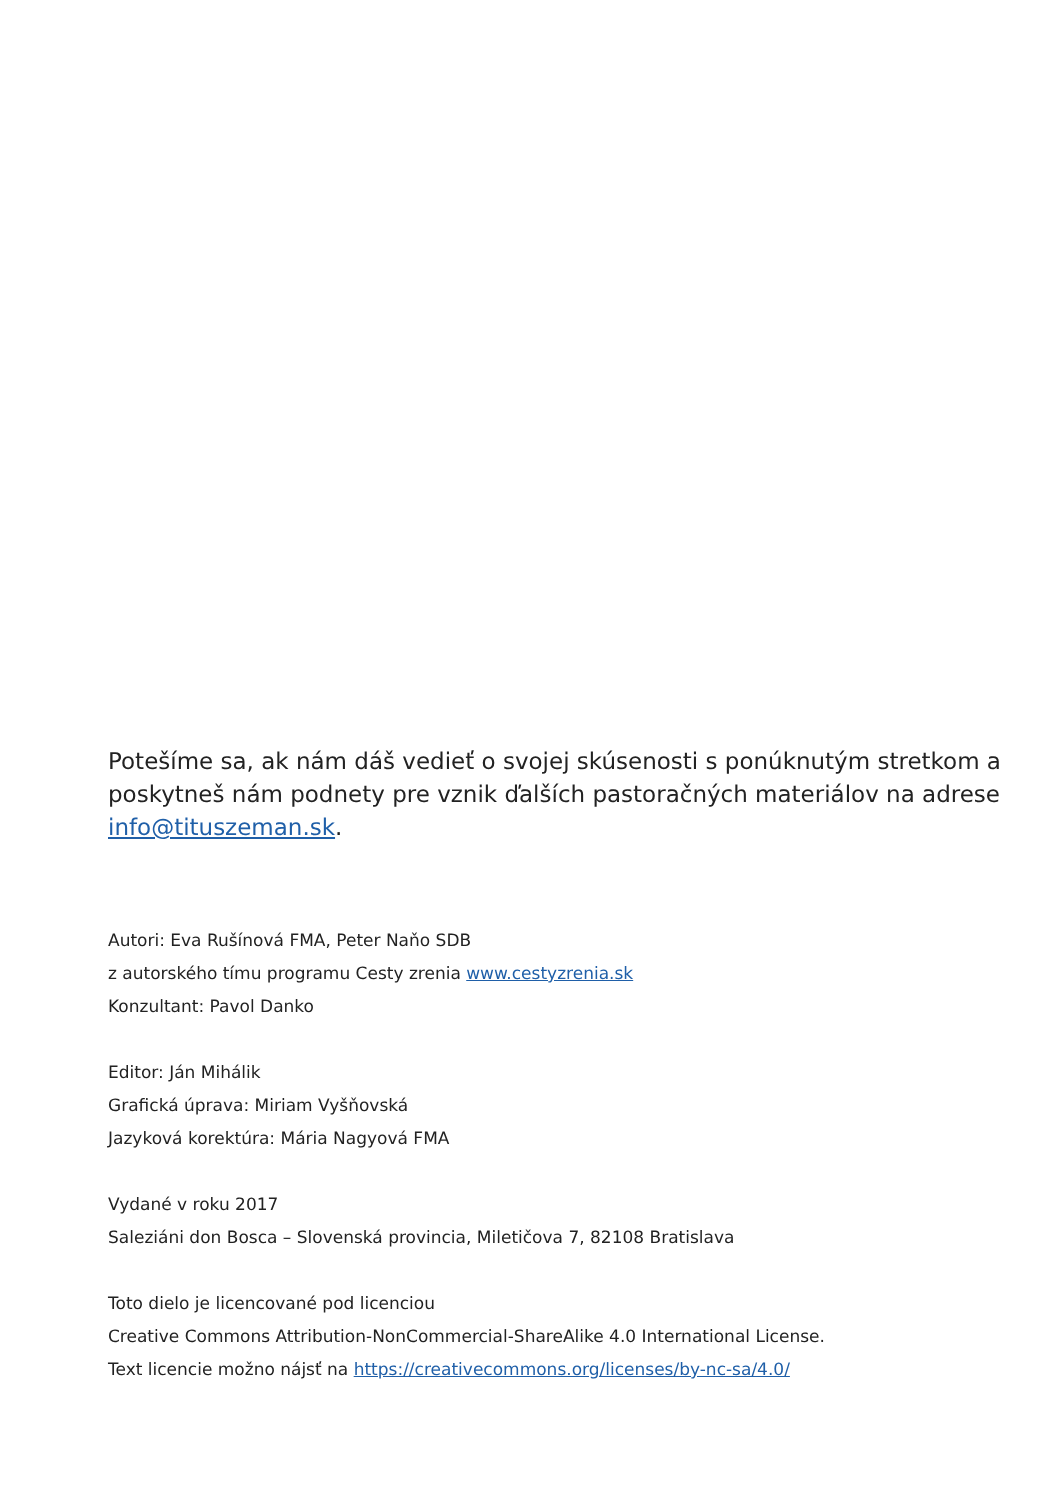Potešíme sa, ak nám dáš vedieť o svojej skúsenosti s ponúknutým stretkom a poskytneš nám podnety pre vznik ďalších pastoračných materiálov na adrese info@tituszeman.sk.
Autori: Eva Rušínová FMA, Peter Naňo SDB
z autorského tímu programu Cesty zrenia www.cestyzrenia.sk
Konzultant: Pavol Danko
Editor: Ján Mihálik
Grafická úprava: Miriam Vyšňovská
Jazyková korektúra: Mária Nagyová FMA
Vydané v roku 2017
Saleziáni don Bosca – Slovenská provincia, Miletičova 7, 82108 Bratislava
Toto dielo je licencované pod licenciou
Creative Commons Attribution-NonCommercial-ShareAlike 4.0 International License.
Text licencie možno nájsť na https://creativecommons.org/licenses/by-nc-sa/4.0/